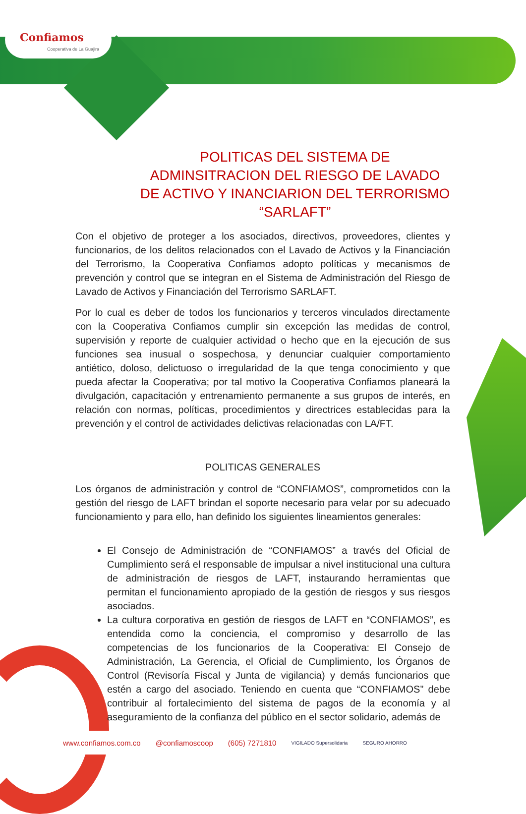Confiamos
Cooperativa de La Guajira
POLITICAS DEL SISTEMA DE ADMINSITRACION DEL RIESGO DE LAVADO DE ACTIVO Y INANCIARION DEL TERRORISMO “SARLAFT”
Con el objetivo de proteger a los asociados, directivos, proveedores, clientes y funcionarios, de los delitos relacionados con el Lavado de Activos y la Financiación del Terrorismo, la Cooperativa Confiamos adopto políticas y mecanismos de prevención y control que se integran en el Sistema de Administración del Riesgo de Lavado de Activos y Financiación del Terrorismo SARLAFT.
Por lo cual es deber de todos los funcionarios y terceros vinculados directamente con la Cooperativa Confiamos cumplir sin excepción las medidas de control, supervisión y reporte de cualquier actividad o hecho que en la ejecución de sus funciones sea inusual o sospechosa, y denunciar cualquier comportamiento antiético, doloso, delictuoso o irregularidad de la que tenga conocimiento y que pueda afectar la Cooperativa; por tal motivo la Cooperativa Confiamos planeará la divulgación, capacitación y entrenamiento permanente a sus grupos de interés, en relación con normas, políticas, procedimientos y directrices establecidas para la prevención y el control de actividades delictivas relacionadas con LA/FT.
POLITICAS GENERALES
Los órganos de administración y control de “CONFIAMOS”, comprometidos con la gestión del riesgo de LAFT brindan el soporte necesario para velar por su adecuado funcionamiento y para ello, han definido los siguientes lineamientos generales:
El Consejo de Administración de “CONFIAMOS” a través del Oficial de Cumplimiento será el responsable de impulsar a nivel institucional una cultura de administración de riesgos de LAFT, instaurando herramientas que permitan el funcionamiento apropiado de la gestión de riesgos y sus riesgos asociados.
La cultura corporativa en gestión de riesgos de LAFT en “CONFIAMOS”, es entendida como la conciencia, el compromiso y desarrollo de las competencias de los funcionarios de la Cooperativa: El Consejo de Administración, La Gerencia, el Oficial de Cumplimiento, los Órganos de Control (Revisoría Fiscal y Junta de vigilancia) y demás funcionarios que estén a cargo del asociado. Teniendo en cuenta que “CONFIAMOS” debe contribuir al fortalecimiento del sistema de pagos de la economía y al aseguramiento de la confianza del público en el sector solidario, además de
www.confiamos.com.co @confiamoscoop (605) 7271810 VIGILADO Supersolidaria SEGURO AHORRO